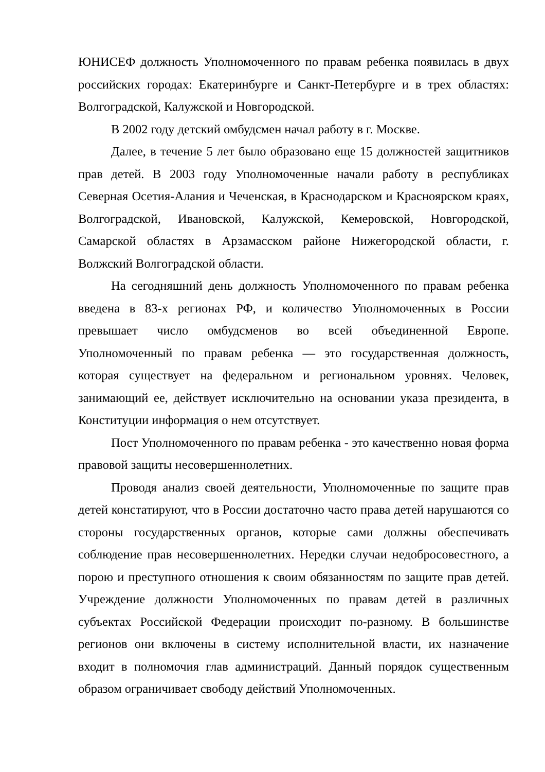ЮНИСЕФ должность Уполномоченного по правам ребенка появилась в двух российских городах: Екатеринбурге и Санкт-Петербурге и в трех областях: Волгоградской, Калужской и Новгородской.
В 2002 году детский омбудсмен начал работу в г. Москве.
Далее, в течение 5 лет было образовано еще 15 должностей защитников прав детей. В 2003 году Уполномоченные начали работу в республиках Северная Осетия-Алания и Чеченская, в Краснодарском и Красноярском краях, Волгоградской, Ивановской, Калужской, Кемеровской, Новгородской, Самарской областях в Арзамасском районе Нижегородской области, г. Волжский Волгоградской области.
На сегодняшний день должность Уполномоченного по правам ребенка введена в 83-х регионах РФ, и количество Уполномоченных в России превышает число омбудсменов во всей объединенной Европе. Уполномоченный по правам ребенка — это государственная должность, которая существует на федеральном и региональном уровнях. Человек, занимающий ее, действует исключительно на основании указа президента, в Конституции информация о нем отсутствует.
Пост Уполномоченного по правам ребенка - это качественно новая форма правовой защиты несовершеннолетних.
Проводя анализ своей деятельности, Уполномоченные по защите прав детей констатируют, что в России достаточно часто права детей нарушаются со стороны государственных органов, которые сами должны обеспечивать соблюдение прав несовершеннолетних. Нередки случаи недобросовестного, а порою и преступного отношения к своим обязанностям по защите прав детей. Учреждение должности Уполномоченных по правам детей в различных субъектах Российской Федерации происходит по-разному. В большинстве регионов они включены в систему исполнительной власти, их назначение входит в полномочия глав администраций. Данный порядок существенным образом ограничивает свободу действий Уполномоченных.